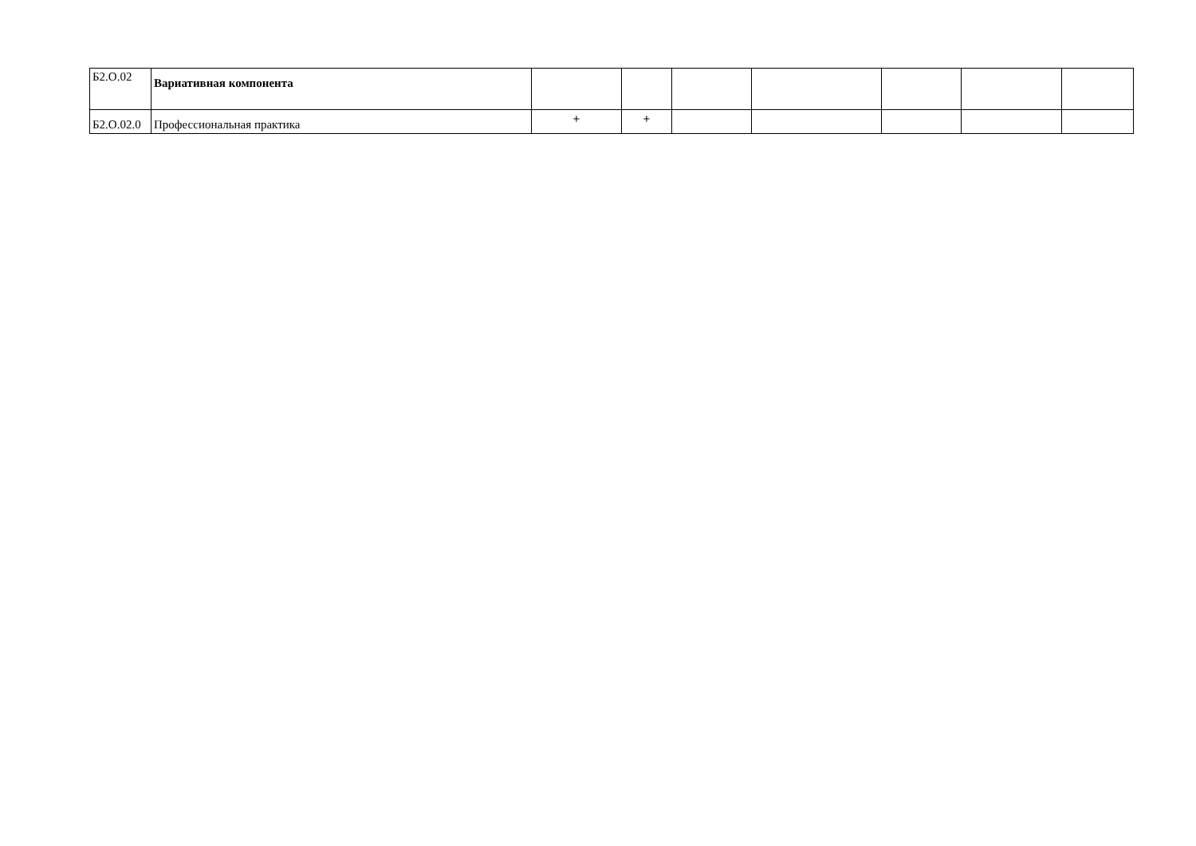| Б2.О.02 | Вариативная компонента | | | | | | | |
| Б2.О.02.0 | Профессиональная практика | + | + | | | | | |